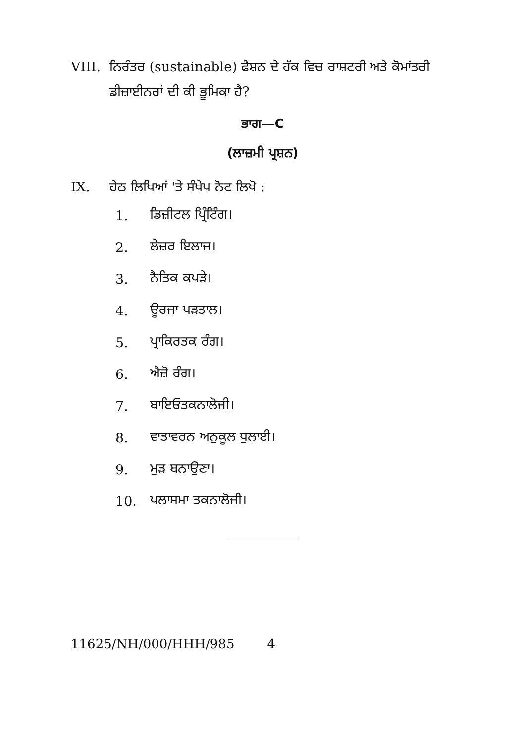VIII. ਨਿਰੰਤਰ (sustainable) ਫੈਸ਼ਨ ਦੇ ਹੱਕ ਵਿਚ ਰਾਸ਼ਟਰੀ ਅਤੇ ਕੋਮਾਂਤਰੀ ਡੀਜ਼ਾਈਨਰਾਂ ਦੀ ਕੀ ਭੂਮਿਕਾ ਹੈ?
ਭਾਗ—C
(ਲਾਜ਼ਮੀ ਪ੍ਰਸ਼ਨ)
IX. ਹੇਠ ਲਿਖਿਆਂ 'ਤੇ ਸੰਖੇਪ ਨੋਟ ਲਿਖੋ :
1. ਡਿਜ਼ੀਟਲ ਪ੍ਰਿੰਟਿੰਗ।
2. ਲੇਜ਼ਰ ਇਲਾਜ।
3. ਨੈਤਿਕ ਕਪੜੇ।
4. ਊਰਜਾ ਪੜਤਾਲ।
5. ਪ੍ਰਾਕਿਰਤਕ ਰੰਗ।
6. ਐਜ਼ੋ ਰੰਗ।
7. ਬਾਇਓਤਕਨਾਲੋਜੀ।
8. ਵਾਤਾਵਰਨ ਅਨੁਕੂਲ ਧੁਲਾਈ।
9. ਮੁੜ ਬਨਾਉਣਾ।
10. ਪਲਾਸਮਾ ਤਕਨਾਲੋਜੀ।
11625/NH/000/HHH/985 4